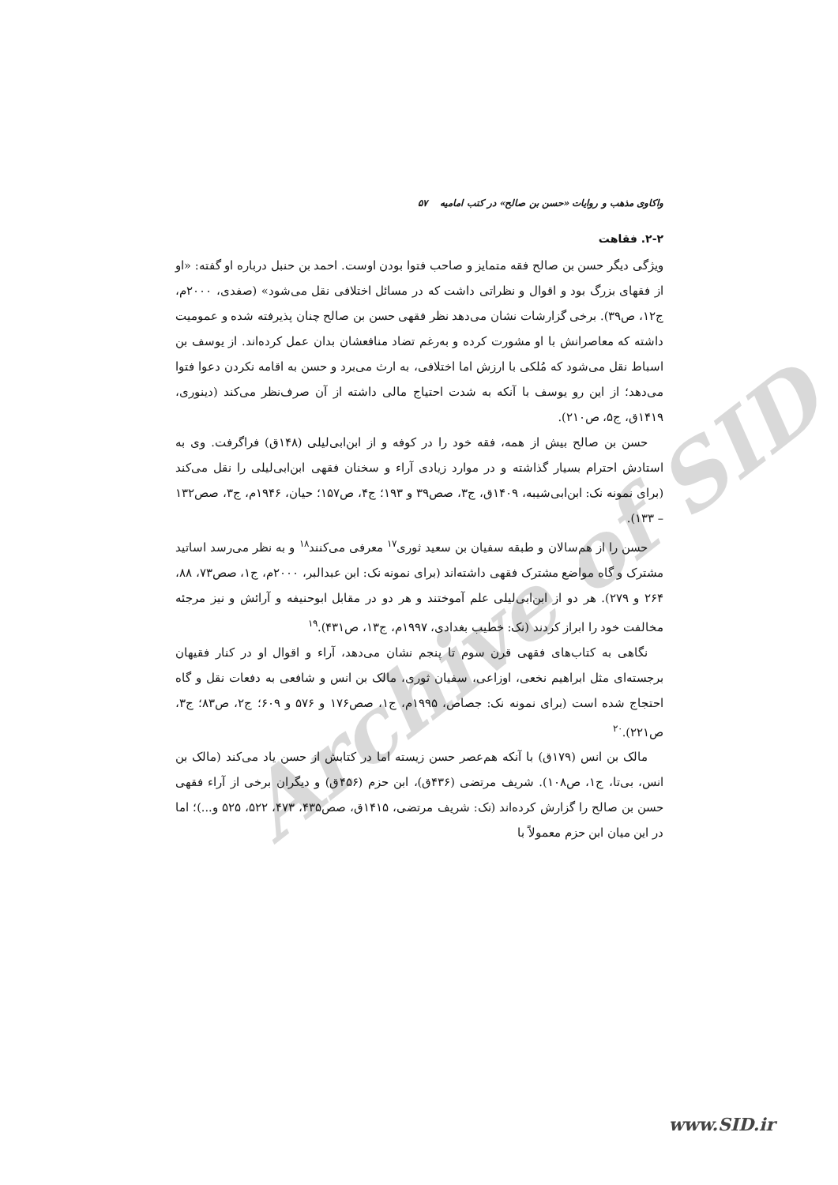Archive of SID
واکاوی مذهب و روایات «حسن بن صالح» در کتب امامیه ۵۷
۲-۲. فقاهت
ویژگی دیگر حسن بن صالح فقه متمایز و صاحب فتوا بودن اوست. احمد بن حنبل درباره او گفته: «او از فقهای بزرگ بود و اقوال و نظراتی داشت که در مسائل اختلافی نقل می‌شود» (صفدی، ۲۰۰۰م، ج۱۲، ص۳۹). برخی گزارشات نشان می‌دهد نظر فقهی حسن بن صالح چنان پذیرفته شده و عمومیت داشته که معاصرانش با او مشورت کرده و به‌رغم تضاد منافعشان بدان عمل کرده‌اند. از یوسف بن اسباط نقل می‌شود که مُلکی با ارزش اما اختلافی، به ارث می‌برد و حسن به اقامه نکردن دعوا فتوا می‌دهد؛ از این رو یوسف با آنکه به شدت احتیاج مالی داشته از آن صرف‌نظر می‌کند (دینوری، ۱۴۱۹ق، ج۵، ص۲۱۰).
حسن بن صالح بیش از همه، فقه خود را در کوفه و از ابن‌ابی‌لیلی (۱۴۸ق) فراگرفت. وی به استادش احترام بسیار گذاشته و در موارد زیادی آراء و سخنان فقهی ابن‌ابی‌لیلی را نقل می‌کند (برای نمونه نک: ابن‌ابی‌شیبه، ۱۴۰۹ق، ج۳، صص۳۹ و ۱۹۳؛ ج۴، ص۱۵۷؛ حیان، ۱۹۴۶م، ج۳، صص۱۳۲ – ۱۳۳).
حسن را از هم‌سالان و طبقه سفیان بن سعید ثوری<sup>۱۷</sup> معرفی می‌کنند<sup>۱۸</sup> و به نظر می‌رسد اساتید مشترک و گاه مواضع مشترک فقهی داشته‌اند (برای نمونه نک: ابن عبدالبر، ۲۰۰۰م، ج۱، صص۷۳، ۸۸، ۲۶۴ و ۲۷۹). هر دو از ابن‌ابی‌لیلی علم آموختند و هر دو در مقابل ابوحنیفه و آرائش و نیز مرجئه مخالفت خود را ابراز کردند (نک: خطیب بغدادی، ۱۹۹۷م، ج۱۳، ص۴۳۱).<sup>۱۹</sup>
نگاهی به کتاب‌های فقهی قرن سوم تا پنجم نشان می‌دهد، آراء و اقوال او در کنار فقیهان برجسته‌ای مثل ابراهیم نخعی، اوزاعی، سفیان ثوری، مالک بن انس و شافعی به دفعات نقل و گاه احتجاج شده است (برای نمونه نک: جصاص، ۱۹۹۵م، ج۱، صص۱۷۶ و ۵۷۶ و ۶۰۹؛ ج۲، ص۸۳؛ ج۳، ص۲۲۱).<sup>۲۰</sup>
مالک بن انس (۱۷۹ق) با آنکه هم‌عصر حسن زیسته اما در کتابش از حسن یاد می‌کند (مالک بن انس، بی‌تا، ج۱، ص۱۰۸). شریف مرتضی (۴۳۶ق)، ابن حزم (۴۵۶ق) و دیگران برخی از آراء فقهی حسن بن صالح را گزارش کرده‌اند (نک: شریف مرتضی، ۱۴۱۵ق، صص۴۳۵، ۴۷۳، ۵۲۲، ۵۲۵ و...)؛ اما در این میان ابن حزم معمولاً با
www.SID.ir